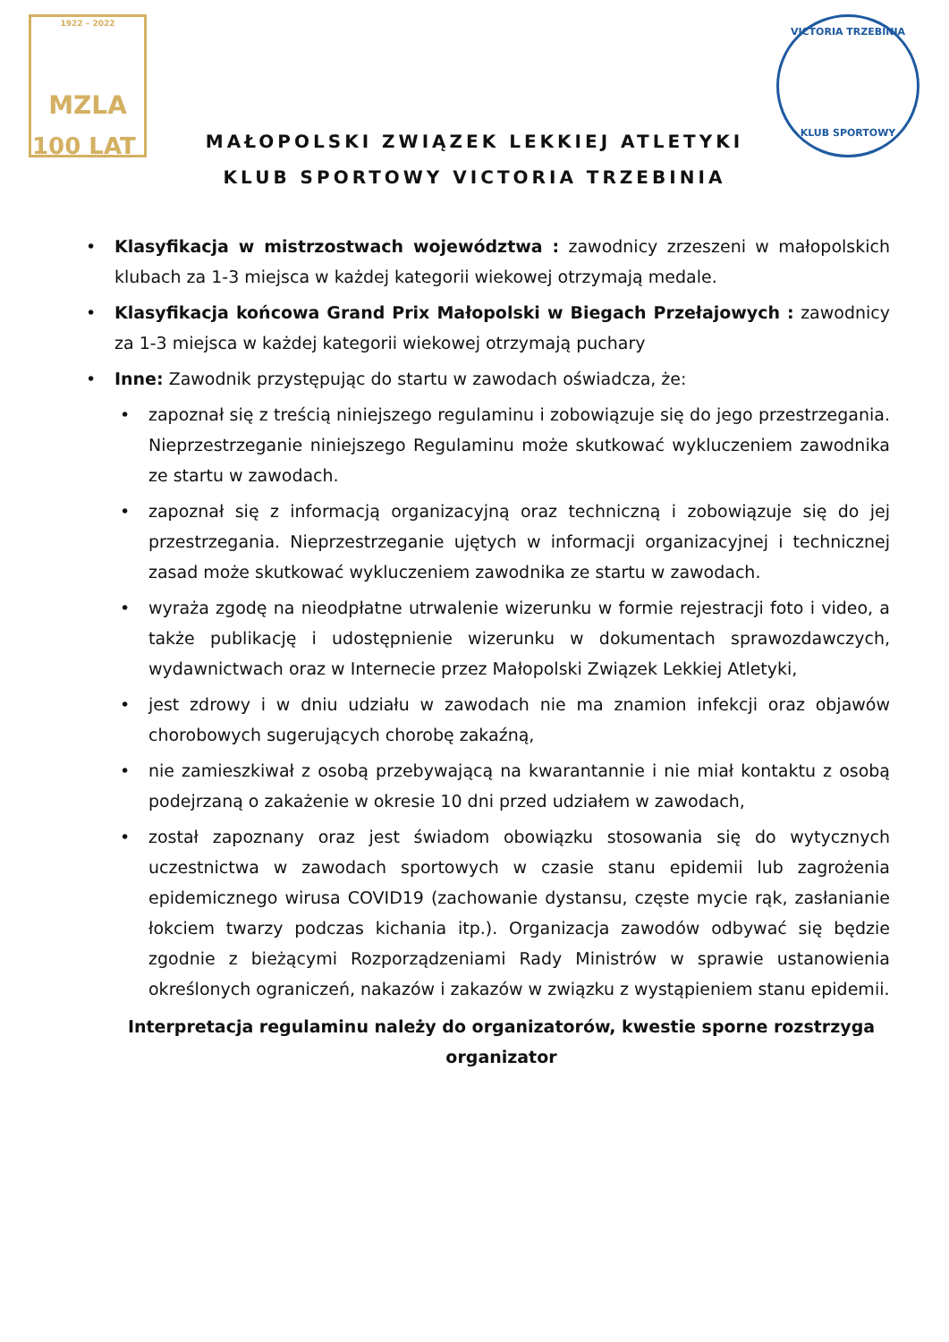1922 – 2022
MZLA
100 LAT
VICTORIA TRZEBINIA
KLUB SPORTOWY
MAŁOPOLSKI ZWIĄZEK LEKKIEJ ATLETYKI
KLUB SPORTOWY VICTORIA TRZEBINIA
• Klasyfikacja w mistrzostwach województwa : zawodnicy zrzeszeni w małopolskich klubach za 1-3 miejsca w każdej kategorii wiekowej otrzymają medale.
• Klasyfikacja końcowa Grand Prix Małopolski w Biegach Przełajowych : zawodnicy za 1-3 miejsca w każdej kategorii wiekowej otrzymają puchary
• Inne: Zawodnik przystępując do startu w zawodach oświadcza, że:
• zapoznał się z treścią niniejszego regulaminu i zobowiązuje się do jego przestrzegania. Nieprzestrzeganie niniejszego Regulaminu może skutkować wykluczeniem zawodnika ze startu w zawodach.
• zapoznał się z informacją organizacyjną oraz techniczną i zobowiązuje się do jej przestrzegania. Nieprzestrzeganie ujętych w informacji organizacyjnej i technicznej zasad może skutkować wykluczeniem zawodnika ze startu w zawodach.
• wyraża zgodę na nieodpłatne utrwalenie wizerunku w formie rejestracji foto i video, a także publikację i udostępnienie wizerunku w dokumentach sprawozdawczych, wydawnictwach oraz w Internecie przez Małopolski Związek Lekkiej Atletyki,
• jest zdrowy i w dniu udziału w zawodach nie ma znamion infekcji oraz objawów chorobowych sugerujących chorobę zakaźną,
• nie zamieszkiwał z osobą przebywającą na kwarantannie i nie miał kontaktu z osobą podejrzaną o zakażenie w okresie 10 dni przed udziałem w zawodach,
• został zapoznany oraz jest świadom obowiązku stosowania się do wytycznych uczestnictwa w zawodach sportowych w czasie stanu epidemii lub zagrożenia epidemicznego wirusa COVID19 (zachowanie dystansu, częste mycie rąk, zasłanianie łokciem twarzy podczas kichania itp.). Organizacja zawodów odbywać się będzie zgodnie z bieżącymi Rozporządzeniami Rady Ministrów w sprawie ustanowienia określonych ograniczeń, nakazów i zakazów w związku z wystąpieniem stanu epidemii.
Interpretacja regulaminu należy do organizatorów, kwestie sporne rozstrzyga organizator